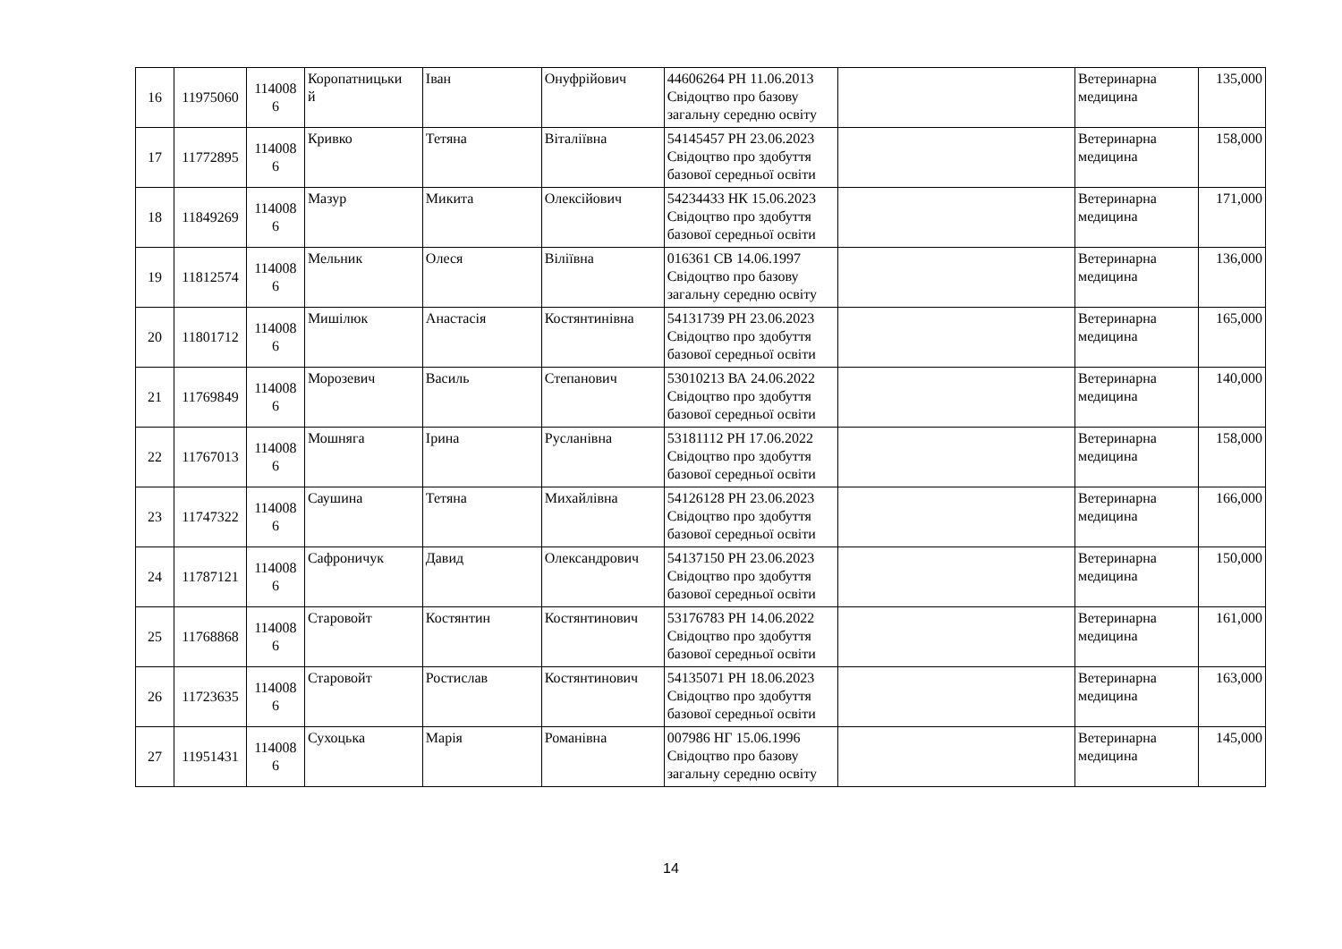| 16 | 11975060 | 114008 6 | Коропатницьки й | Іван | Онуфрійович | 44606264 РН 11.06.2013 Свідоцтво про базову загальну середню освіту | | Ветеринарна медицина | 135,000 |
| 17 | 11772895 | 114008 6 | Кривко | Тетяна | Віталіївна | 54145457 РН 23.06.2023 Свідоцтво про здобуття базової середньої освіти | | Ветеринарна медицина | 158,000 |
| 18 | 11849269 | 114008 6 | Мазур | Микита | Олексійович | 54234433 НК 15.06.2023 Свідоцтво про здобуття базової середньої освіти | | Ветеринарна медицина | 171,000 |
| 19 | 11812574 | 114008 6 | Мельник | Олеся | Віліївна | 016361 СВ 14.06.1997 Свідоцтво про базову загальну середню освіту | | Ветеринарна медицина | 136,000 |
| 20 | 11801712 | 114008 6 | Мишілюк | Анастасія | Костянтинівна | 54131739 РН 23.06.2023 Свідоцтво про здобуття базової середньої освіти | | Ветеринарна медицина | 165,000 |
| 21 | 11769849 | 114008 6 | Морозевич | Василь | Степанович | 53010213 ВА 24.06.2022 Свідоцтво про здобуття базової середньої освіти | | Ветеринарна медицина | 140,000 |
| 22 | 11767013 | 114008 6 | Мошняга | Ірина | Русланівна | 53181112 РН 17.06.2022 Свідоцтво про здобуття базової середньої освіти | | Ветеринарна медицина | 158,000 |
| 23 | 11747322 | 114008 6 | Саушина | Тетяна | Михайлівна | 54126128 РН 23.06.2023 Свідоцтво про здобуття базової середньої освіти | | Ветеринарна медицина | 166,000 |
| 24 | 11787121 | 114008 6 | Сафроничук | Давид | Олександрович | 54137150 РН 23.06.2023 Свідоцтво про здобуття базової середньої освіти | | Ветеринарна медицина | 150,000 |
| 25 | 11768868 | 114008 6 | Старовойт | Костянтин | Костянтинович | 53176783 РН 14.06.2022 Свідоцтво про здобуття базової середньої освіти | | Ветеринарна медицина | 161,000 |
| 26 | 11723635 | 114008 6 | Старовойт | Ростислав | Костянтинович | 54135071 РН 18.06.2023 Свідоцтво про здобуття базової середньої освіти | | Ветеринарна медицина | 163,000 |
| 27 | 11951431 | 114008 6 | Сухоцька | Марія | Романівна | 007986 НГ 15.06.1996 Свідоцтво про базову загальну середню освіту | | Ветеринарна медицина | 145,000 |
14